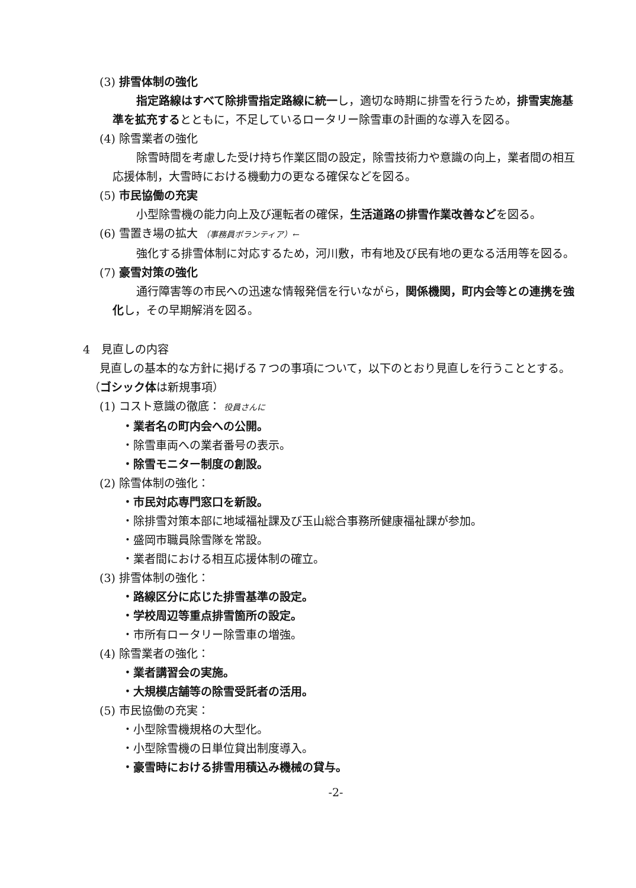(3) 排雪体制の強化
指定路線はすべて除排雪指定路線に統一し，適切な時期に排雪を行うため，排雪実施基準を拡充するとともに，不足しているロータリー除雪車の計画的な導入を図る。
(4) 除雪業者の強化
除雪時間を考慮した受け持ち作業区間の設定，除雪技術力や意識の向上，業者間の相互応援体制，大雪時における機動力の更なる確保などを図る。
(5) 市民協働の充実
小型除雪機の能力向上及び運転者の確保，生活道路の排雪作業改善などを図る。
(6) 雪置き場の拡大 （事務員ボランティア）←
強化する排雪体制に対応するため，河川敷，市有地及び民有地の更なる活用等を図る。
(7) 豪雪対策の強化
通行障害等の市民への迅速な情報発信を行いながら，関係機関，町内会等との連携を強化し，その早期解消を図る。
4　見直しの内容
見直しの基本的な方針に掲げる７つの事項について，以下のとおり見直しを行うこととする。（ゴシック体は新規事項）
(1) コスト意識の徹底： 役員さんに
・業者名の町内会への公開。
・除雪車両への業者番号の表示。
・除雪モニター制度の創設。
(2) 除雪体制の強化：
・市民対応専門窓口を新設。
・除排雪対策本部に地域福祉課及び玉山総合事務所健康福祉課が参加。
・盛岡市職員除雪隊を常設。
・業者間における相互応援体制の確立。
(3) 排雪体制の強化：
・路線区分に応じた排雪基準の設定。
・学校周辺等重点排雪箇所の設定。
・市所有ロータリー除雪車の増強。
(4) 除雪業者の強化：
・業者講習会の実施。
・大規模店舗等の除雪受託者の活用。
(5) 市民協働の充実：
・小型除雪機規格の大型化。
・小型除雪機の日単位貸出制度導入。
・豪雪時における排雪用積込み機械の貸与。
-2-